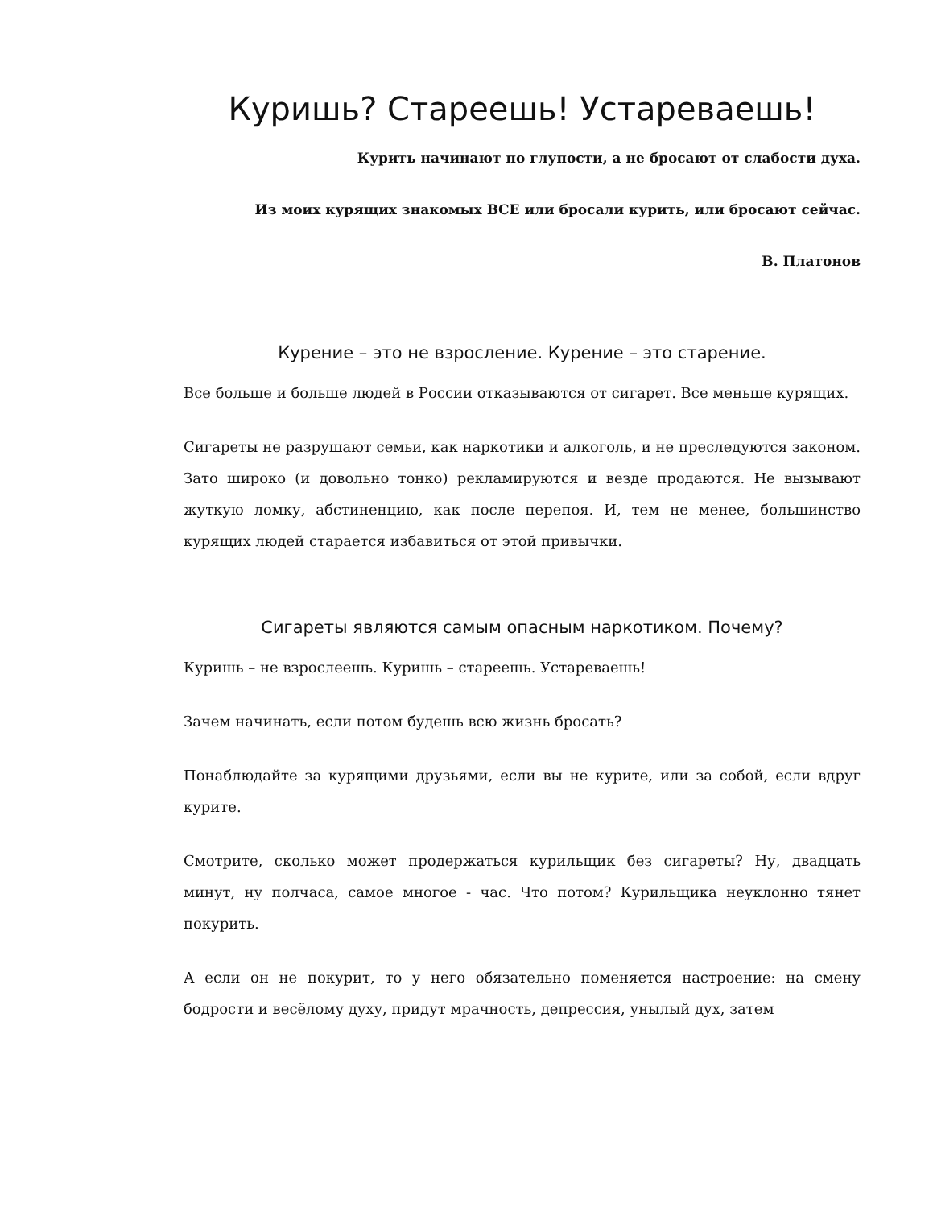Куришь? Стареешь! Устареваешь!
Курить начинают по глупости, а не бросают от слабости духа.
Из моих курящих знакомых ВСЕ или бросали курить, или бросают сейчас.
В. Платонов
Курение – это не взросление. Курение – это старение.
Все больше и больше людей в России отказываются от сигарет. Все меньше курящих.
Сигареты не разрушают семьи, как наркотики и алкоголь, и не преследуются законом. Зато широко (и довольно тонко) рекламируются и везде продаются. Не вызывают жуткую ломку, абстиненцию, как после перепоя. И, тем не менее, большинство курящих людей старается избавиться от этой привычки.
Сигареты являются самым опасным наркотиком. Почему?
Куришь – не взрослеешь. Куришь – стареешь. Устареваешь!
Зачем начинать, если потом будешь всю жизнь бросать?
Понаблюдайте за курящими друзьями, если вы не курите, или за собой, если вдруг курите.
Смотрите, сколько может продержаться курильщик без сигареты? Ну, двадцать минут, ну полчаса, самое многое - час. Что потом? Курильщика неуклонно тянет покурить.
А если он не покурит, то у него обязательно поменяется настроение: на смену бодрости и весёлому духу, придут мрачность, депрессия, унылый дух, затем